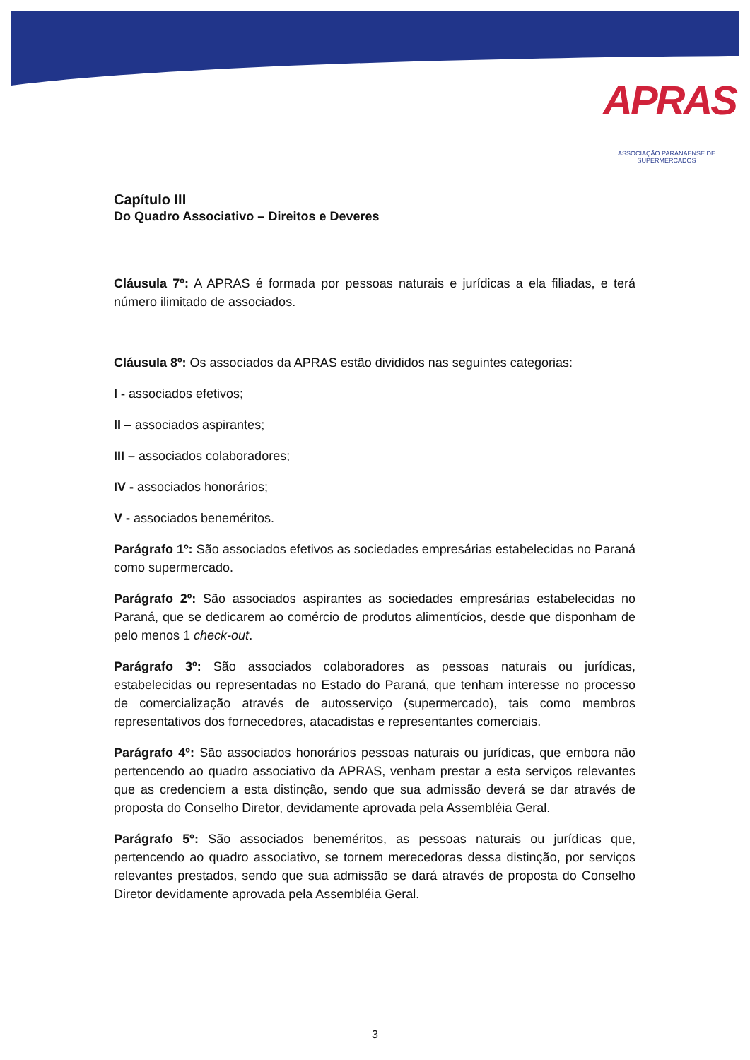APRAS
ASSOCIAÇÃO PARANAENSE DE SUPERMERCADOS
Capítulo III
Do Quadro Associativo – Direitos e Deveres
Cláusula 7º: A APRAS é formada por pessoas naturais e jurídicas a ela filiadas, e terá número ilimitado de associados.
Cláusula 8º: Os associados da APRAS estão divididos nas seguintes categorias:
I - associados efetivos;
II – associados aspirantes;
III – associados colaboradores;
IV - associados honorários;
V - associados beneméritos.
Parágrafo 1º: São associados efetivos as sociedades empresárias estabelecidas no Paraná como supermercado.
Parágrafo 2º: São associados aspirantes as sociedades empresárias estabelecidas no Paraná, que se dedicarem ao comércio de produtos alimentícios, desde que disponham de pelo menos 1 check-out.
Parágrafo 3º: São associados colaboradores as pessoas naturais ou jurídicas, estabelecidas ou representadas no Estado do Paraná, que tenham interesse no processo de comercialização através de autosserviço (supermercado), tais como membros representativos dos fornecedores, atacadistas e representantes comerciais.
Parágrafo 4º: São associados honorários pessoas naturais ou jurídicas, que embora não pertencendo ao quadro associativo da APRAS, venham prestar a esta serviços relevantes que as credenciem a esta distinção, sendo que sua admissão deverá se dar através de proposta do Conselho Diretor, devidamente aprovada pela Assembléia Geral.
Parágrafo 5º: São associados beneméritos, as pessoas naturais ou jurídicas que, pertencendo ao quadro associativo, se tornem merecedoras dessa distinção, por serviços relevantes prestados, sendo que sua admissão se dará através de proposta do Conselho Diretor devidamente aprovada pela Assembléia Geral.
3